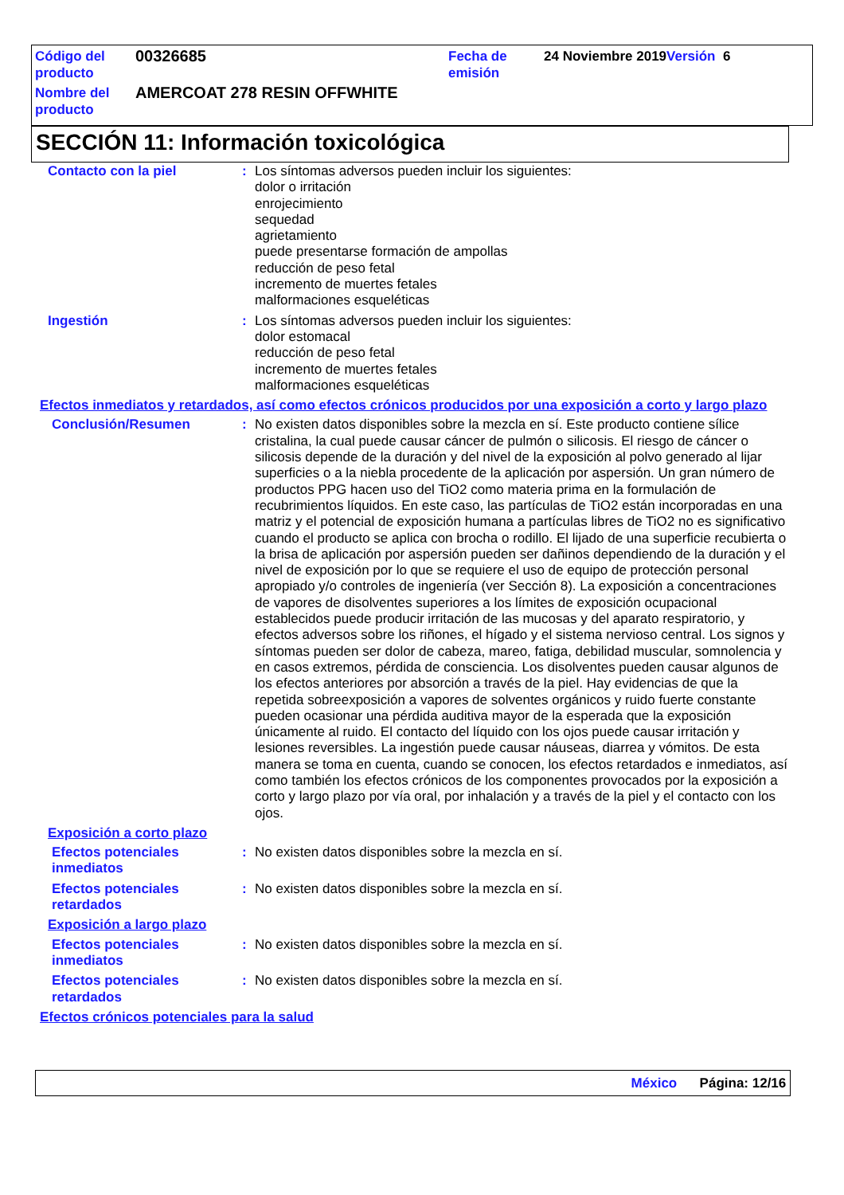| Código del producto | 00326685 | Fecha de emisión | 24 Noviembre 2019 Versión 6 |
| Nombre del producto | AMERCOAT 278 RESIN OFFWHITE | | |
SECCIÓN 11: Información toxicológica
Contacto con la piel : Los síntomas adversos pueden incluir los siguientes:
dolor o irritación
enrojecimiento
sequedad
agrietamiento
puede presentarse formación de ampollas
reducción de peso fetal
incremento de muertes fetales
malformaciones esqueléticas
Ingestión : Los síntomas adversos pueden incluir los siguientes:
dolor estomacal
reducción de peso fetal
incremento de muertes fetales
malformaciones esqueléticas
Efectos inmediatos y retardados, así como efectos crónicos producidos por una exposición a corto y largo plazo
Conclusión/Resumen : No existen datos disponibles sobre la mezcla en sí. Este producto contiene sílice cristalina, la cual puede causar cáncer de pulmón o silicosis. El riesgo de cáncer o silicosis depende de la duración y del nivel de la exposición al polvo generado al lijar superficies o a la niebla procedente de la aplicación por aspersión. Un gran número de productos PPG hacen uso del TiO2 como materia prima en la formulación de recubrimientos líquidos. En este caso, las partículas de TiO2 están incorporadas en una matriz y el potencial de exposición humana a partículas libres de TiO2 no es significativo cuando el producto se aplica con brocha o rodillo. El lijado de una superficie recubierta o la brisa de aplicación por aspersión pueden ser dañinos dependiendo de la duración y el nivel de exposición por lo que se requiere el uso de equipo de protección personal apropiado y/o controles de ingeniería (ver Sección 8). La exposición a concentraciones de vapores de disolventes superiores a los límites de exposición ocupacional establecidos puede producir irritación de las mucosas y del aparato respiratorio, y efectos adversos sobre los riñones, el hígado y el sistema nervioso central. Los signos y síntomas pueden ser dolor de cabeza, mareo, fatiga, debilidad muscular, somnolencia y en casos extremos, pérdida de consciencia. Los disolventes pueden causar algunos de los efectos anteriores por absorción a través de la piel. Hay evidencias de que la repetida sobreexposición a vapores de solventes orgánicos y ruido fuerte constante pueden ocasionar una pérdida auditiva mayor de la esperada que la exposición únicamente al ruido. El contacto del líquido con los ojos puede causar irritación y lesiones reversibles. La ingestión puede causar náuseas, diarrea y vómitos. De esta manera se toma en cuenta, cuando se conocen, los efectos retardados e inmediatos, así como también los efectos crónicos de los componentes provocados por la exposición a corto y largo plazo por vía oral, por inhalación y a través de la piel y el contacto con los ojos.
Exposición a corto plazo
Efectos potenciales inmediatos
: No existen datos disponibles sobre la mezcla en sí.
Efectos potenciales retardados
: No existen datos disponibles sobre la mezcla en sí.
Exposición a largo plazo
Efectos potenciales inmediatos
: No existen datos disponibles sobre la mezcla en sí.
Efectos potenciales retardados
: No existen datos disponibles sobre la mezcla en sí.
Efectos crónicos potenciales para la salud
México Página: 12/16